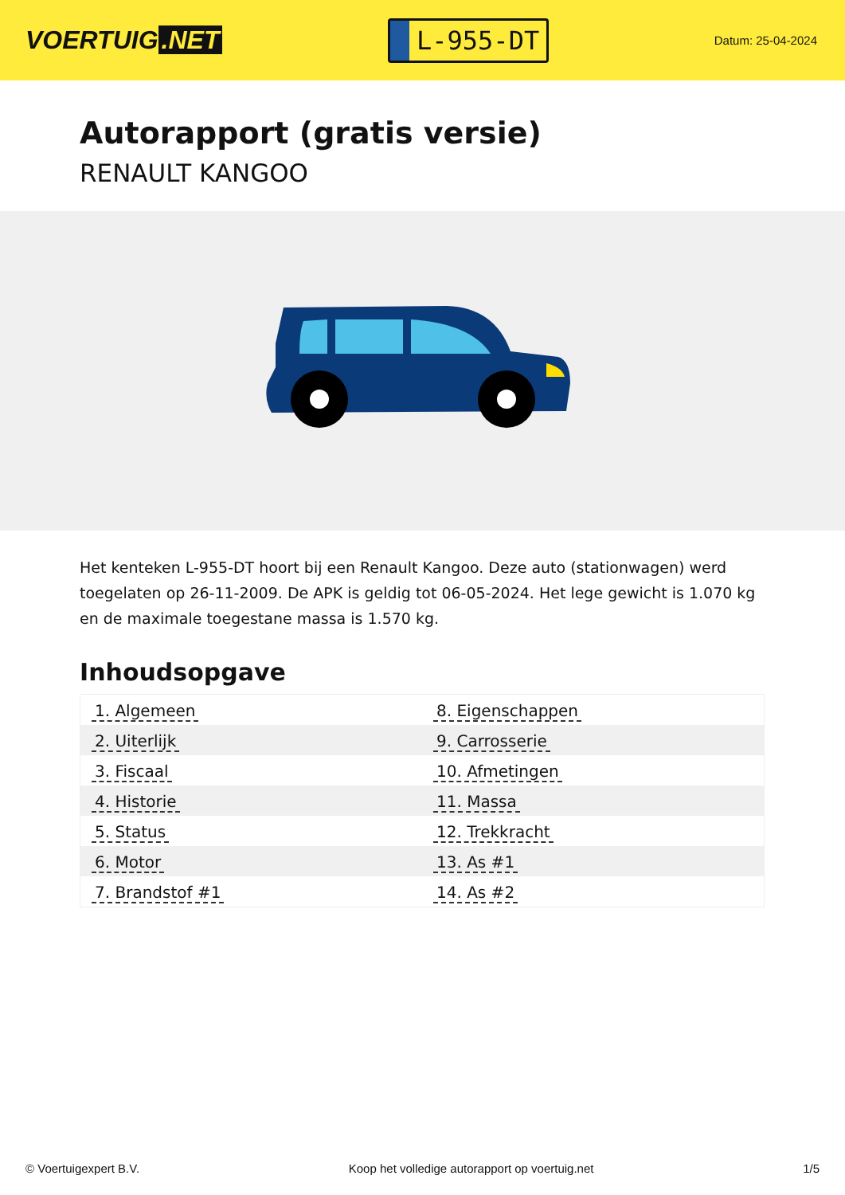VOERTUIG.NET
L-955-DT
Datum: 25-04-2024
Autorapport (gratis versie)
RENAULT KANGOO
Het kenteken L-955-DT hoort bij een Renault Kangoo. Deze auto (stationwagen) werd toegelaten op 26-11-2009. De APK is geldig tot 06-05-2024. Het lege gewicht is 1.070 kg en de maximale toegestane massa is 1.570 kg.
Inhoudsopgave
| 1. Algemeen | 8. Eigenschappen |
| 2. Uiterlijk | 9. Carrosserie |
| 3. Fiscaal | 10. Afmetingen |
| 4. Historie | 11. Massa |
| 5. Status | 12. Trekkracht |
| 6. Motor | 13. As #1 |
| 7. Brandstof #1 | 14. As #2 |
© Voertuigexpert B.V. Koop het volledige autorapport op voertuig.net 1/5